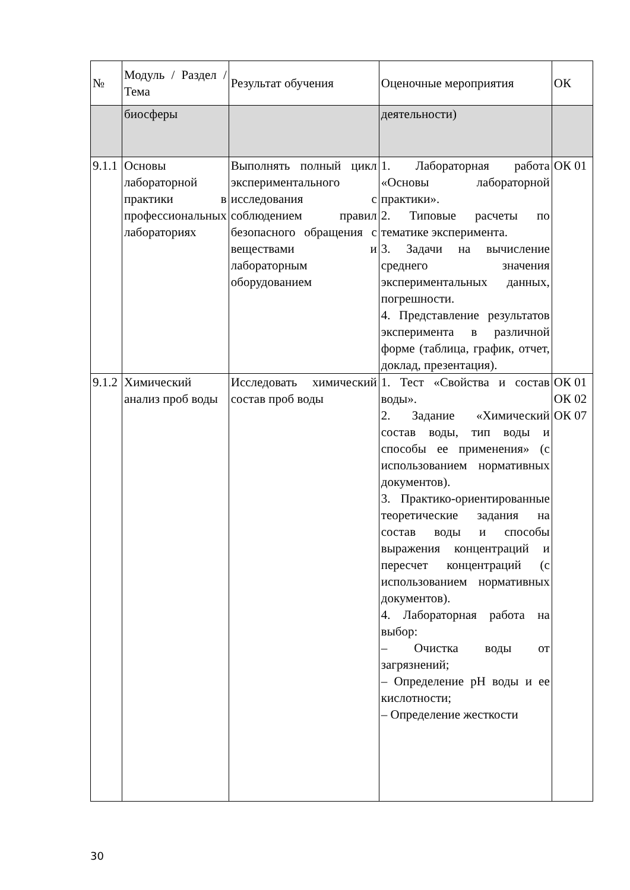| № | Модуль / Раздел / Тема | Результат обучения | Оценочные мероприятия | ОК |
| | биосферы | | деятельности) | |
| 9.1.1 | Основы лабораторной практики в профессиональных лабораториях | Выполнять полный цикл экспериментального исследования с соблюдением правил безопасного обращения с веществами и лабораторным оборудованием | 1. Лабораторная работа «Основы лабораторной практики». 2. Типовые расчеты по тематике эксперимента. 3. Задачи на вычисление среднего значения экспериментальных данных, погрешности. 4. Представление результатов эксперимента в различной форме (таблица, график, отчет, доклад, презентация). | ОК 01 |
| 9.1.2 | Химический анализ проб воды | Исследовать химический состав проб воды | 1. Тест «Свойства и состав воды». 2. Задание «Химический состав воды, тип воды и способы ее применения» (с использованием нормативных документов). 3. Практико-ориентированные теоретические задания на состав воды и способы выражения концентраций и пересчет концентраций (с использованием нормативных документов). 4. Лабораторная работа на выбор: – Очистка воды от загрязнений; – Определение pH воды и ее кислотности; – Определение жесткости | ОК 01 ОК 02 ОК 07 |
30